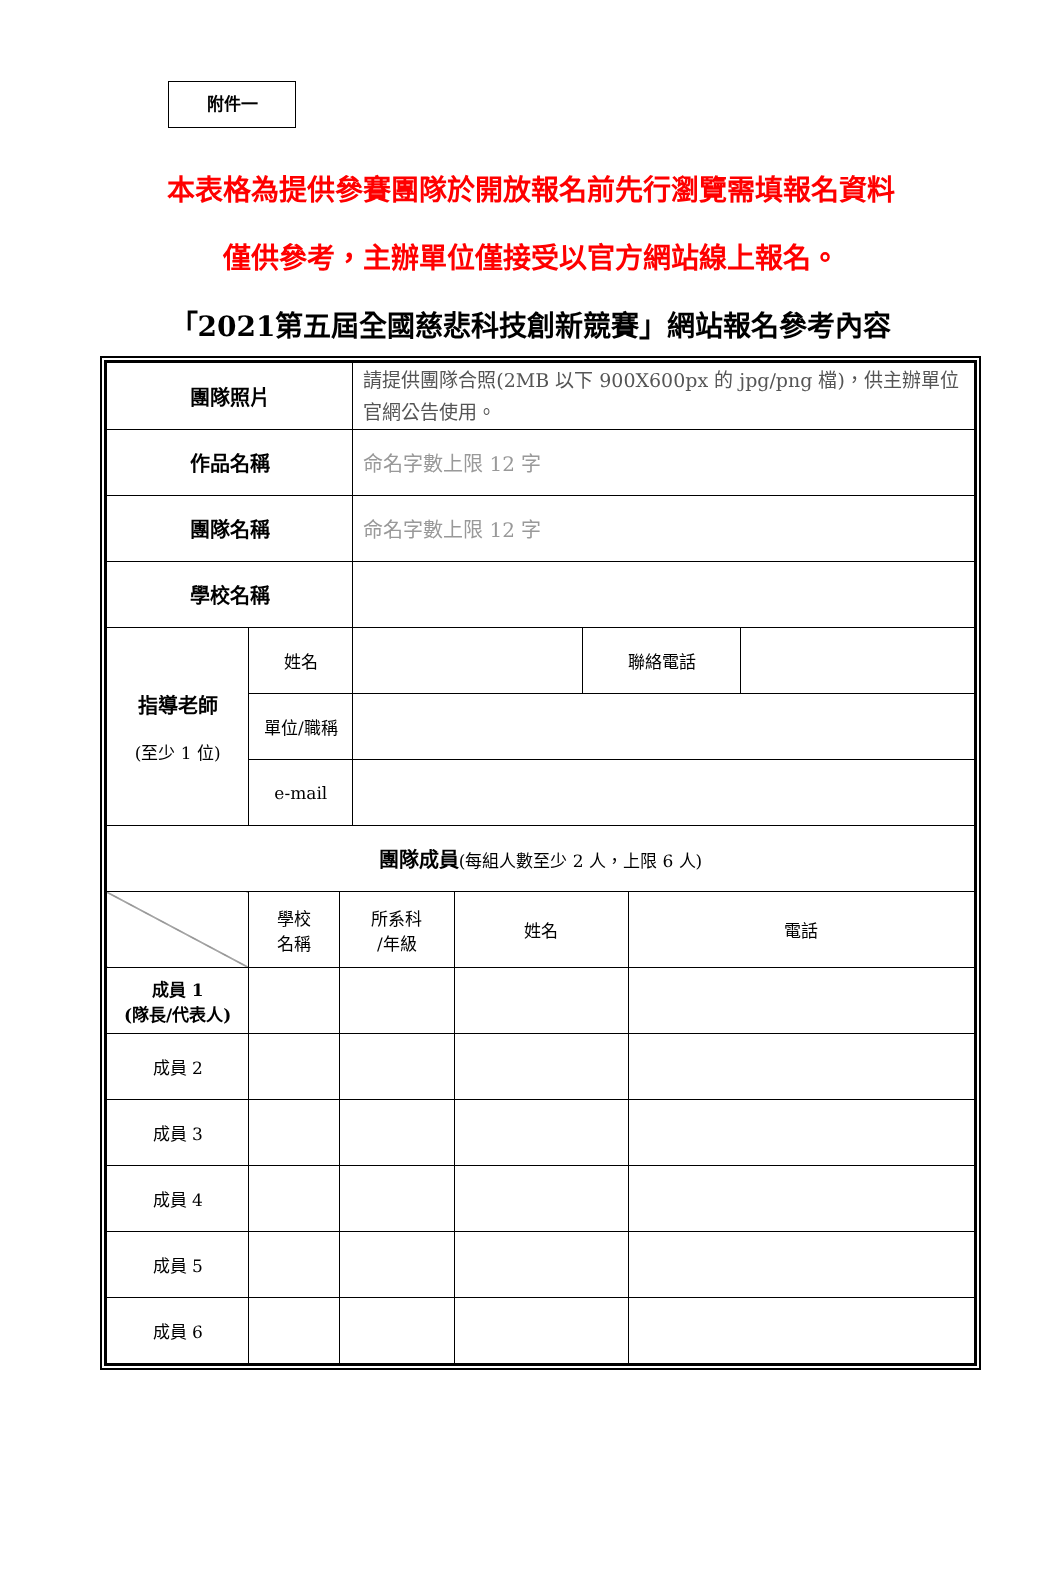附件一
本表格為提供參賽團隊於開放報名前先行瀏覽需填報名資料
僅供參考，主辦單位僅接受以官方網站線上報名。
「2021第五屆全國慈悲科技創新競賽」網站報名參考內容
| 團隊照片 | | | 請提供團隊合照(2MB 以下 900X600px 的 jpg/png 檔)，供主辦單位官網公告使用。 | | | | | |
| 作品名稱 | | | 命名字數上限 12 字 | | | | | |
| 團隊名稱 | | | 命名字數上限 12 字 | | | | | |
| 學校名稱 | | | | | | | | |
| 指導老師 (至少 1 位) | 姓名 | | | | 聯絡電話 | | | |
| | 單位/職稱 | | | | | | | |
| | e-mail | | | | | | | |
| 團隊成員 (每組人數至少 2 人，上限 6 人) | | | | | | | | |
| | 學校 名稱 | 所系科 /年級 | | 姓名 | | 電話 | | |
| 成員 1 (隊長/代表人) | | | | | | | | |
| 成員 2 | | | | | | | | |
| 成員 3 | | | | | | | | |
| 成員 4 | | | | | | | | |
| 成員 5 | | | | | | | | |
| 成員 6 | | | | | | | | |